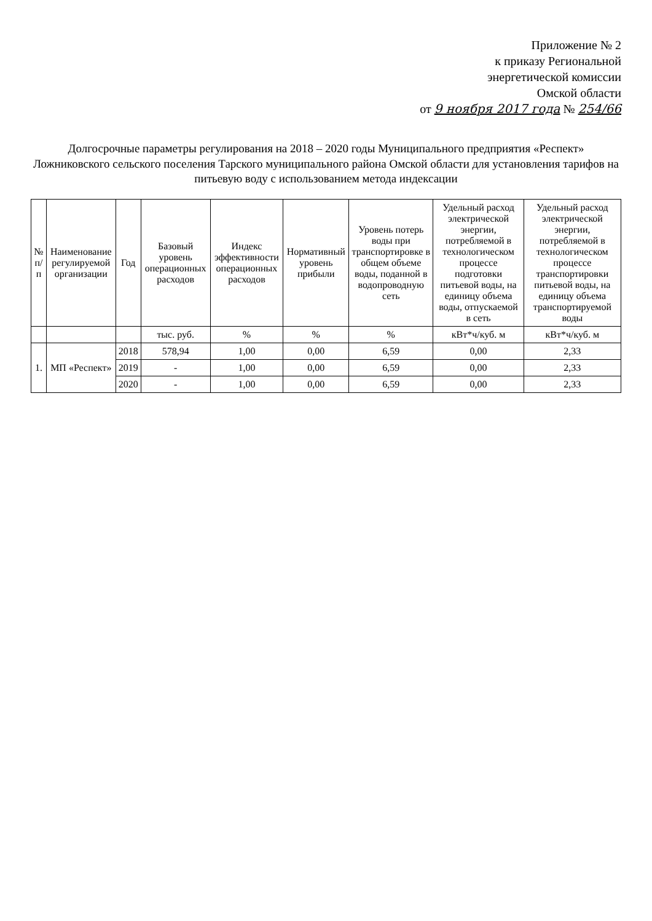Приложение № 2
к приказу Региональной
энергетической комиссии
Омской области
от 9 ноября 2017 года № 254/66
Долгосрочные параметры регулирования на 2018 – 2020 годы Муниципального предприятия «Респект» Ложниковского сельского поселения Тарского муниципального района Омской области для установления тарифов на питьевую воду с использованием метода индексации
| № п/п | Наименование регулируемой организации | Год | Базовый уровень операционных расходов | Индекс эффективности операционных расходов | Нормативный уровень прибыли | Уровень потерь воды при транспортировке в общем объеме воды, поданной в водопроводную сеть | Удельный расход электрической энергии, потребляемой в технологическом процессе подготовки питьевой воды, на единицу объема воды, отпускаемой в сеть | Удельный расход электрической энергии, потребляемой в технологическом процессе транспортировки питьевой воды, на единицу объема транспортируемой воды |
| --- | --- | --- | --- | --- | --- | --- | --- | --- |
| | | | тыс. руб. | % | % | % | кВт*ч/куб. м | кВт*ч/куб. м |
| 1. | МП «Респект» | 2018 | 578,94 | 1,00 | 0,00 | 6,59 | 0,00 | 2,33 |
| | | 2019 | - | 1,00 | 0,00 | 6,59 | 0,00 | 2,33 |
| | | 2020 | - | 1,00 | 0,00 | 6,59 | 0,00 | 2,33 |